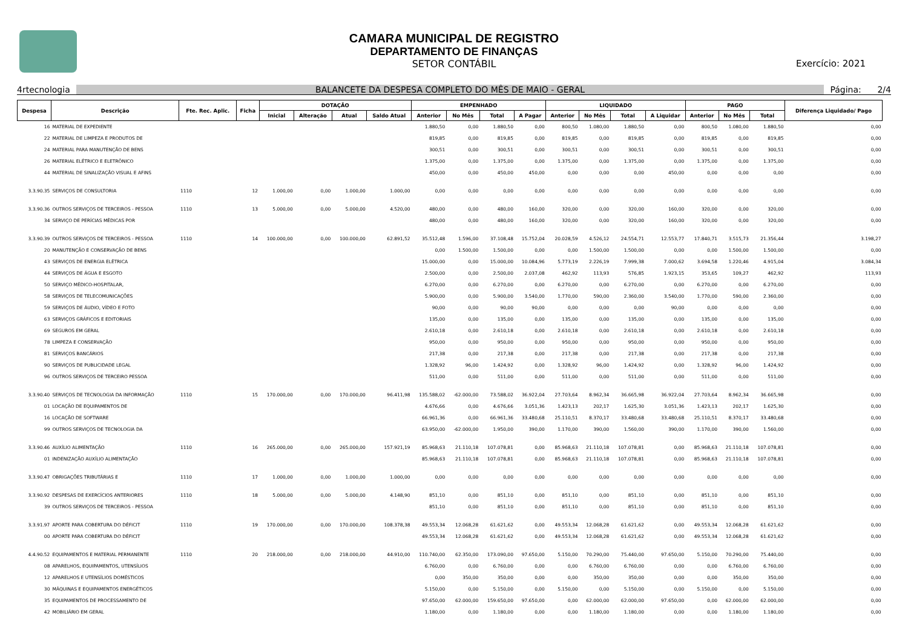CAMARA MUNICIPAL DE REGISTRO
DEPARTAMENTO DE FINANÇAS
SETOR CONTÁBIL
Exercício: 2021
4rtecnologia BALANCETE DA DESPESA COMPLETO DO MÊS DE MAIO - GERAL Página: 2/4
| Despesa | Descrição | Fte. Rec. Aplic. | Ficha | DOTAÇÃO | | | | EMPENHADO | | | | LIQUIDADO | | | | PAGO | | | Diferença Liquidado/ Pago |
| --- | --- | --- | --- | --- | --- | --- | --- | --- | --- | --- | --- | --- | --- | --- | --- | --- | --- | --- | --- |
| | | | | Inicial | Alteração | Atual | Saldo Atual | Anterior | No Mês | Total | A Pagar | Anterior | No Mês | Total | A Liquidar | Anterior | No Mês | Total | |
| 16 | MATERIAL DE EXPEDIENTE | | | | | | | 1.880,50 | 0,00 | 1.880,50 | 0,00 | 800,50 | 1.080,00 | 1.880,50 | 0,00 | 800,50 | 1.080,00 | 1.880,50 | 0,00 |
| 22 | MATERIAL DE LIMPEZA E PRODUTOS DE | | | | | | | 819,85 | 0,00 | 819,85 | 0,00 | 819,85 | 0,00 | 819,85 | 0,00 | 819,85 | 0,00 | 819,85 | 0,00 |
| 24 | MATERIAL PARA MANUTENÇÃO DE BENS | | | | | | | 300,51 | 0,00 | 300,51 | 0,00 | 300,51 | 0,00 | 300,51 | 0,00 | 300,51 | 0,00 | 300,51 | 0,00 |
| 26 | MATERIAL ELÉTRICO E ELETRÔNICO | | | | | | | 1.375,00 | 0,00 | 1.375,00 | 0,00 | 1.375,00 | 0,00 | 1.375,00 | 0,00 | 1.375,00 | 0,00 | 1.375,00 | 0,00 |
| 44 | MATERIAL DE SINALIZAÇÃO VISUAL E AFINS | | | | | | | 450,00 | 0,00 | 450,00 | 450,00 | 0,00 | 0,00 | 0,00 | 450,00 | 0,00 | 0,00 | 0,00 | 0,00 |
| 3.3.90.35 | SERVIÇOS DE CONSULTORIA | 1110 | 12 | 1.000,00 | 0,00 | 1.000,00 | 1.000,00 | 0,00 | 0,00 | 0,00 | 0,00 | 0,00 | 0,00 | 0,00 | 0,00 | 0,00 | 0,00 | 0,00 | 0,00 |
| 3.3.90.36 | OUTROS SERVIÇOS DE TERCEIROS - PESSOA | 1110 | 13 | 5.000,00 | 0,00 | 5.000,00 | 4.520,00 | 480,00 | 0,00 | 480,00 | 160,00 | 320,00 | 0,00 | 320,00 | 160,00 | 320,00 | 0,00 | 320,00 | 0,00 |
| 34 | SERVIÇO DE PERÍCIAS MÉDICAS POR | | | | | | | 480,00 | 0,00 | 480,00 | 160,00 | 320,00 | 0,00 | 320,00 | 160,00 | 320,00 | 0,00 | 320,00 | 0,00 |
| 3.3.90.39 | OUTROS SERVIÇOS DE TERCEIROS - PESSOA | 1110 | 14 | 100.000,00 | 0,00 | 100.000,00 | 62.891,52 | 35.512,48 | 1.596,00 | 37.108,48 | 15.752,04 | 20.028,59 | 4.526,12 | 24.554,71 | 12.553,77 | 17.840,71 | 3.515,73 | 21.356,44 | 3.198,27 |
| 20 | MANUTENÇÃO E CONSERVAÇÃO DE BENS | | | | | | | 0,00 | 1.500,00 | 1.500,00 | 0,00 | 0,00 | 1.500,00 | 1.500,00 | 0,00 | 0,00 | 1.500,00 | 1.500,00 | 0,00 |
| 43 | SERVIÇOS DE ENERGIA ELÉTRICA | | | | | | | 15.000,00 | 0,00 | 15.000,00 | 10.084,96 | 5.773,19 | 2.226,19 | 7.999,38 | 7.000,62 | 3.694,58 | 1.220,46 | 4.915,04 | 3.084,34 |
| 44 | SERVIÇOS DE ÁGUA E ESGOTO | | | | | | | 2.500,00 | 0,00 | 2.500,00 | 2.037,08 | 462,92 | 113,93 | 576,85 | 1.923,15 | 353,65 | 109,27 | 462,92 | 113,93 |
| 50 | SERVIÇO MÉDICO-HOSPITALAR, | | | | | | | 6.270,00 | 0,00 | 6.270,00 | 0,00 | 6.270,00 | 0,00 | 6.270,00 | 0,00 | 6.270,00 | 0,00 | 6.270,00 | 0,00 |
| 58 | SERVIÇOS DE TELECOMUNICAÇÕES | | | | | | | 5.900,00 | 0,00 | 5.900,00 | 3.540,00 | 1.770,00 | 590,00 | 2.360,00 | 3.540,00 | 1.770,00 | 590,00 | 2.360,00 | 0,00 |
| 59 | SERVIÇOS DE ÁUDIO, VÍDEO E FOTO | | | | | | | 90,00 | 0,00 | 90,00 | 90,00 | 0,00 | 0,00 | 0,00 | 90,00 | 0,00 | 0,00 | 0,00 | 0,00 |
| 63 | SERVIÇOS GRÁFICOS E EDITORIAIS | | | | | | | 135,00 | 0,00 | 135,00 | 0,00 | 135,00 | 0,00 | 135,00 | 0,00 | 135,00 | 0,00 | 135,00 | 0,00 |
| 69 | SEGUROS EM GERAL | | | | | | | 2.610,18 | 0,00 | 2.610,18 | 0,00 | 2.610,18 | 0,00 | 2.610,18 | 0,00 | 2.610,18 | 0,00 | 2.610,18 | 0,00 |
| 78 | LIMPEZA E CONSERVAÇÃO | | | | | | | 950,00 | 0,00 | 950,00 | 0,00 | 950,00 | 0,00 | 950,00 | 0,00 | 950,00 | 0,00 | 950,00 | 0,00 |
| 81 | SERVIÇOS BANCÁRIOS | | | | | | | 217,38 | 0,00 | 217,38 | 0,00 | 217,38 | 0,00 | 217,38 | 0,00 | 217,38 | 0,00 | 217,38 | 0,00 |
| 90 | SERVIÇOS DE PUBLICIDADE LEGAL | | | | | | | 1.328,92 | 96,00 | 1.424,92 | 0,00 | 1.328,92 | 96,00 | 1.424,92 | 0,00 | 1.328,92 | 96,00 | 1.424,92 | 0,00 |
| 96 | OUTROS SERVIÇOS DE TERCEIRO PESSOA | | | | | | | 511,00 | 0,00 | 511,00 | 0,00 | 511,00 | 0,00 | 511,00 | 0,00 | 511,00 | 0,00 | 511,00 | 0,00 |
| 3.3.90.40 | SERVIÇOS DE TECNOLOGIA DA INFORMAÇÃO | 1110 | 15 | 170.000,00 | 0,00 | 170.000,00 | 96.411,98 | 135.588,02 | -62.000,00 | 73.588,02 | 36.922,04 | 27.703,64 | 8.962,34 | 36.665,98 | 36.922,04 | 27.703,64 | 8.962,34 | 36.665,98 | 0,00 |
| 01 | LOCAÇÃO DE EQUIPAMENTOS DE | | | | | | | 4.676,66 | 0,00 | 4.676,66 | 3.051,36 | 1.423,13 | 202,17 | 1.625,30 | 3.051,36 | 1.423,13 | 202,17 | 1.625,30 | 0,00 |
| 16 | LOCAÇÃO DE SOFTWARE | | | | | | | 66.961,36 | 0,00 | 66.961,36 | 33.480,68 | 25.110,51 | 8.370,17 | 33.480,68 | 33.480,68 | 25.110,51 | 8.370,17 | 33.480,68 | 0,00 |
| 99 | OUTROS SERVIÇOS DE TECNOLOGIA DA | | | | | | | 63.950,00 | -62.000,00 | 1.950,00 | 390,00 | 1.170,00 | 390,00 | 1.560,00 | 390,00 | 1.170,00 | 390,00 | 1.560,00 | 0,00 |
| 3.3.90.46 | AUXÍLIO ALIMENTAÇÃO | 1110 | 16 | 265.000,00 | 0,00 | 265.000,00 | 157.921,19 | 85.968,63 | 21.110,18 | 107.078,81 | 0,00 | 85.968,63 | 21.110,18 | 107.078,81 | 0,00 | 85.968,63 | 21.110,18 | 107.078,81 | 0,00 |
| 01 | INDENIZAÇÃO AUXÍLIO ALIMENTAÇÃO | | | | | | | 85.968,63 | 21.110,18 | 107.078,81 | 0,00 | 85.968,63 | 21.110,18 | 107.078,81 | 0,00 | 85.968,63 | 21.110,18 | 107.078,81 | 0,00 |
| 3.3.90.47 | OBRIGAÇÕES TRIBUTÁRIAS E | 1110 | 17 | 1.000,00 | 0,00 | 1.000,00 | 1.000,00 | 0,00 | 0,00 | 0,00 | 0,00 | 0,00 | 0,00 | 0,00 | 0,00 | 0,00 | 0,00 | 0,00 | 0,00 |
| 3.3.90.92 | DESPESAS DE EXERCÍCIOS ANTERIORES | 1110 | 18 | 5.000,00 | 0,00 | 5.000,00 | 4.148,90 | 851,10 | 0,00 | 851,10 | 0,00 | 851,10 | 0,00 | 851,10 | 0,00 | 851,10 | 0,00 | 851,10 | 0,00 |
| 39 | OUTROS SERVIÇOS DE TERCEIROS - PESSOA | | | | | | | 851,10 | 0,00 | 851,10 | 0,00 | 851,10 | 0,00 | 851,10 | 0,00 | 851,10 | 0,00 | 851,10 | 0,00 |
| 3.3.91.97 | APORTE PARA COBERTURA DO DÉFICIT | 1110 | 19 | 170.000,00 | 0,00 | 170.000,00 | 108.378,38 | 49.553,34 | 12.068,28 | 61.621,62 | 0,00 | 49.553,34 | 12.068,28 | 61.621,62 | 0,00 | 49.553,34 | 12.068,28 | 61.621,62 | 0,00 |
| 00 | APORTE PARA COBERTURA DO DÉFICIT | | | | | | | 49.553,34 | 12.068,28 | 61.621,62 | 0,00 | 49.553,34 | 12.068,28 | 61.621,62 | 0,00 | 49.553,34 | 12.068,28 | 61.621,62 | 0,00 |
| 4.4.90.52 | EQUIPAMENTOS E MATERIAL PERMANENTE | 1110 | 20 | 218.000,00 | 0,00 | 218.000,00 | 44.910,00 | 110.740,00 | 62.350,00 | 173.090,00 | 97.650,00 | 5.150,00 | 70.290,00 | 75.440,00 | 97.650,00 | 5.150,00 | 70.290,00 | 75.440,00 | 0,00 |
| 08 | APARELHOS, EQUIPAMENTOS, UTENSÍLIOS | | | | | | | 6.760,00 | 0,00 | 6.760,00 | 0,00 | 0,00 | 6.760,00 | 6.760,00 | 0,00 | 0,00 | 6.760,00 | 6.760,00 | 0,00 |
| 12 | APARELHOS E UTENSÍLIOS DOMÉSTICOS | | | | | | | 0,00 | 350,00 | 350,00 | 0,00 | 0,00 | 350,00 | 350,00 | 0,00 | 0,00 | 350,00 | 350,00 | 0,00 |
| 30 | MÁQUINAS E EQUIPAMENTOS ENERGÉTICOS | | | | | | | 5.150,00 | 0,00 | 5.150,00 | 0,00 | 5.150,00 | 0,00 | 5.150,00 | 0,00 | 5.150,00 | 0,00 | 5.150,00 | 0,00 |
| 35 | EQUIPAMENTOS DE PROCESSAMENTO DE | | | | | | | 97.650,00 | 62.000,00 | 159.650,00 | 97.650,00 | 0,00 | 62.000,00 | 62.000,00 | 97.650,00 | 0,00 | 62.000,00 | 62.000,00 | 0,00 |
| 42 | MOBILIÁRIO EM GERAL | | | | | | | 1.180,00 | 0,00 | 1.180,00 | 0,00 | 0,00 | 1.180,00 | 1.180,00 | 0,00 | 0,00 | 1.180,00 | 1.180,00 | 0,00 |